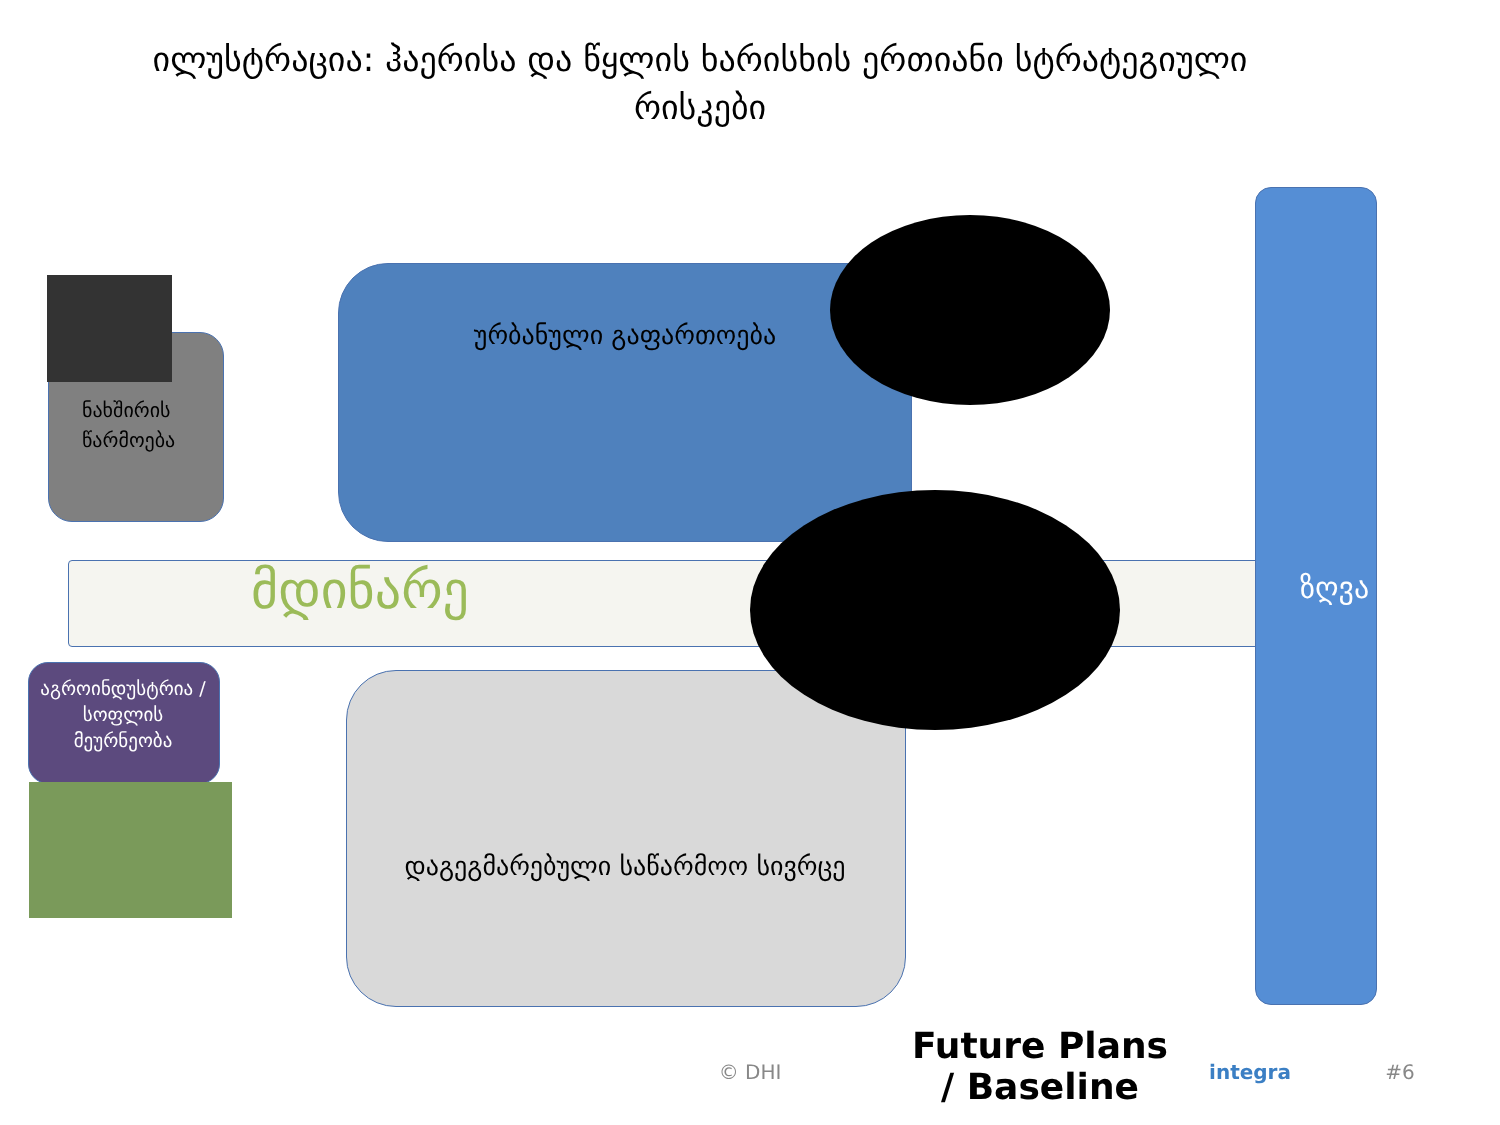ილუსტრაცია: ჰაერისა და წყლის ხარისხის ერთიანი სტრატეგიული რისკები
ნახშირის წარმოება
ურბანული გაფართოება
მდინარე
აგროინდუსტრია / სოფლის მეურნეობა
დაგეგმარებული საწარმოო სივრცე
ზღვა
Future Plans / Baseline
© DHI integra #6